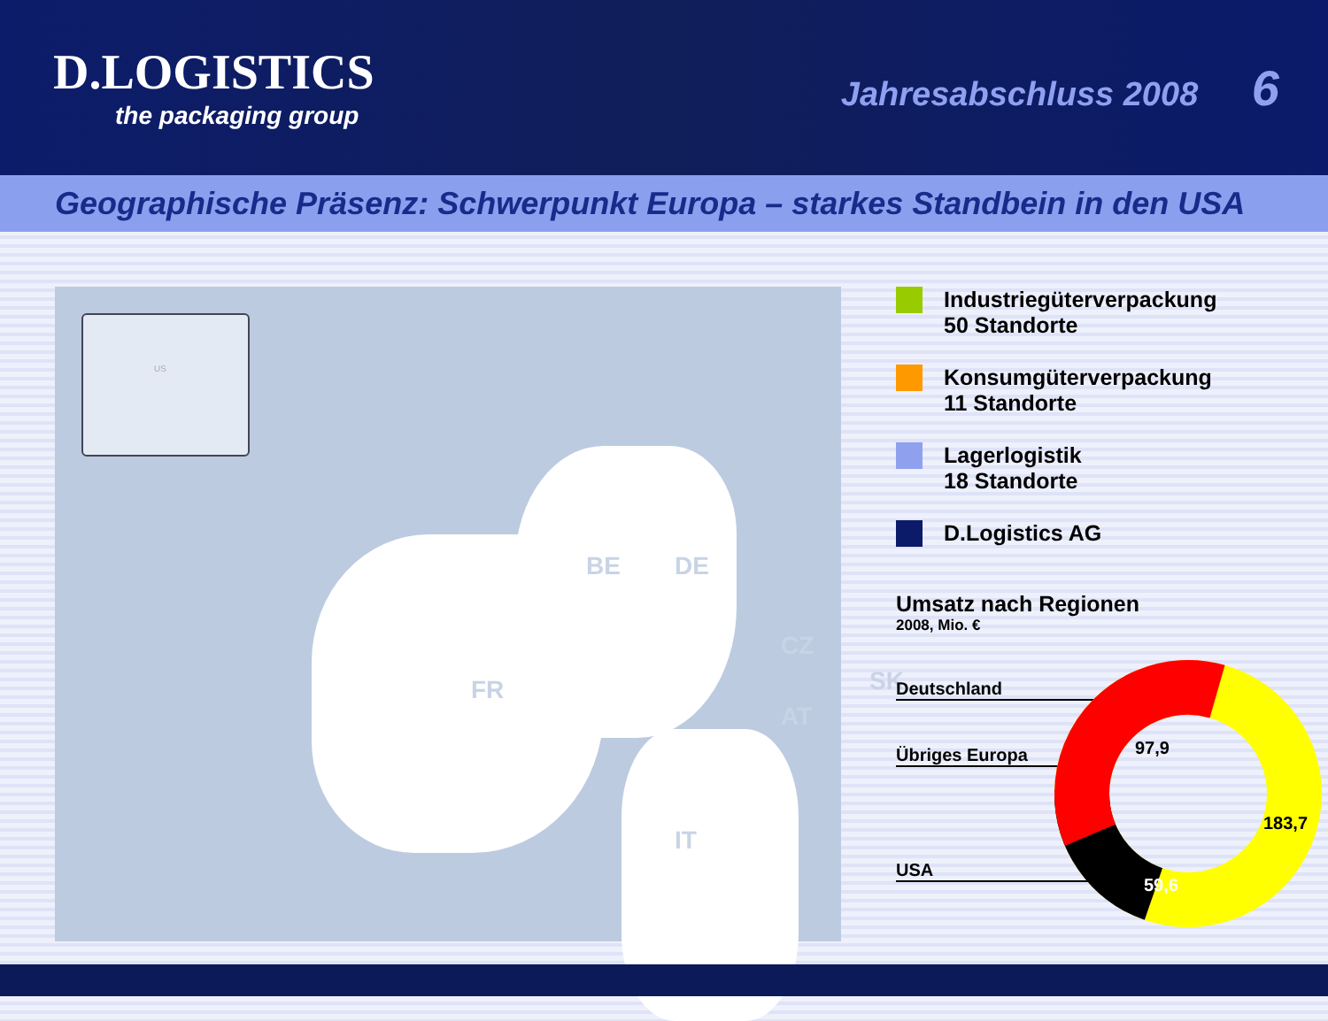D.LOGISTICS
the packaging group
Jahresabschluss 2008 6
Geographische Präsenz: Schwerpunkt Europa – starkes Standbein in den USA
US
FR
BE DE
CZ
SK
AT
IT
Industriegüterverpackung
50 Standorte
Konsumgüterverpackung
11 Standorte
Lagerlogistik
18 Standorte
D.Logistics AG
Umsatz nach Regionen
2008, Mio. €
Deutschland
Übriges Europa
USA
97,9
183,7
59,6